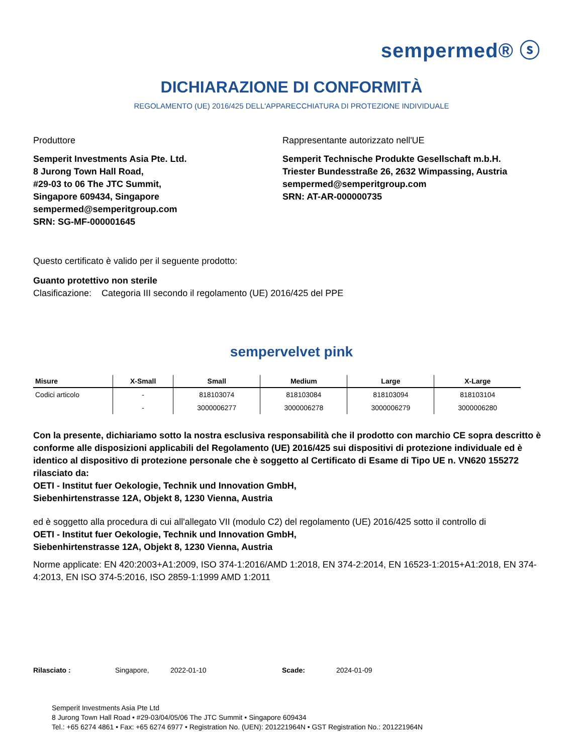sempermed® ⓢ
DICHIARAZIONE DI CONFORMITÀ
REGOLAMENTO (UE) 2016/425 DELL'APPARECCHIATURA DI PROTEZIONE INDIVIDUALE
Produttore
Semperit Investments Asia Pte. Ltd.
8 Jurong Town Hall Road,
#29-03 to 06 The JTC Summit,
Singapore 609434, Singapore
sempermed@semperitgroup.com
SRN: SG-MF-000001645
Rappresentante autorizzato nell'UE
Semperit Technische Produkte Gesellschaft m.b.H.
Triester Bundesstraße 26, 2632 Wimpassing, Austria
sempermed@semperitgroup.com
SRN: AT-AR-000000735
Questo certificato è valido per il seguente prodotto:
Guanto protettivo non sterile
Clasificazione: Categoria III secondo il regolamento (UE) 2016/425 del PPE
sempervelvet pink
| Misure | X-Small | Small | Medium | Large | X-Large |
| --- | --- | --- | --- | --- | --- |
| Codici articolo | - | 818103074 | 818103084 | 818103094 | 818103104 |
| | - | 3000006277 | 3000006278 | 3000006279 | 3000006280 |
Con la presente, dichiariamo sotto la nostra esclusiva responsabilità che il prodotto con marchio CE sopra descritto è conforme alle disposizioni applicabili del Regolamento (UE) 2016/425 sui dispositivi di protezione individuale ed è identico al dispositivo di protezione personale che è soggetto al Certificato di Esame di Tipo UE n. VN620 155272 rilasciato da:
OETI - Institut fuer Oekologie, Technik und Innovation GmbH,
Siebenhirtenstrasse 12A, Objekt 8, 1230 Vienna, Austria
ed è soggetto alla procedura di cui all'allegato VII (modulo C2) del regolamento (UE) 2016/425 sotto il controllo di
OETI - Institut fuer Oekologie, Technik und Innovation GmbH,
Siebenhirtenstrasse 12A, Objekt 8, 1230 Vienna, Austria
Norme applicate: EN 420:2003+A1:2009, ISO 374-1:2016/AMD 1:2018, EN 374-2:2014, EN 16523-1:2015+A1:2018, EN 374-4:2013, EN ISO 374-5:2016, ISO 2859-1:1999 AMD 1:2011
Rilasciato : Singapore, 2022-01-10 Scade: 2024-01-09
Semperit Investments Asia Pte Ltd
8 Jurong Town Hall Road • #29-03/04/05/06 The JTC Summit • Singapore 609434
Tel.: +65 6274 4861 • Fax: +65 6274 6977 • Registration No. (UEN): 201221964N • GST Registration No.: 201221964N